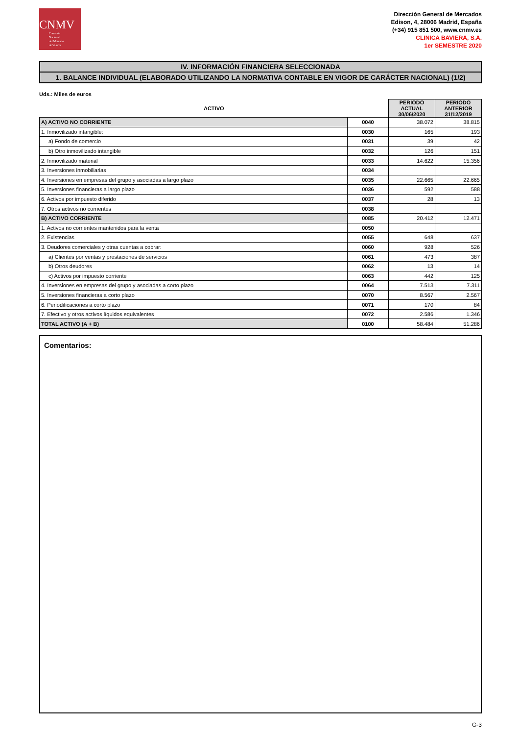CNMV
Comisión
Nacional
del Mercado
de Valores
Dirección General de Mercados
Edison, 4, 28006 Madrid, España
(+34) 915 851 500, www.cnmv.es
CLINICA BAVIERA, S.A.
1er SEMESTRE 2020
IV. INFORMACIÓN FINANCIERA SELECCIONADA
1. BALANCE INDIVIDUAL (ELABORADO UTILIZANDO LA NORMATIVA CONTABLE EN VIGOR DE CARÁCTER NACIONAL) (1/2)
Uds.: Miles de euros
| ACTIVO | | PERIODO ACTUAL 30/06/2020 | PERIODO ANTERIOR 31/12/2019 |
| --- | --- | --- | --- |
| A) ACTIVO NO CORRIENTE | 0040 | 38.072 | 38.815 |
| 1. Inmovilizado intangible: | 0030 | 165 | 193 |
| a) Fondo de comercio | 0031 | 39 | 42 |
| b) Otro inmovilizado intangible | 0032 | 126 | 151 |
| 2. Inmovilizado material | 0033 | 14.622 | 15.356 |
| 3. Inversiones inmobiliarias | 0034 | | |
| 4. Inversiones en empresas del grupo y asociadas a largo plazo | 0035 | 22.665 | 22.665 |
| 5. Inversiones financieras a largo plazo | 0036 | 592 | 588 |
| 6. Activos por impuesto diferido | 0037 | 28 | 13 |
| 7. Otros activos no corrientes | 0038 | | |
| B) ACTIVO CORRIENTE | 0085 | 20.412 | 12.471 |
| 1. Activos no corrientes mantenidos para la venta | 0050 | | |
| 2. Existencias | 0055 | 648 | 637 |
| 3. Deudores comerciales y otras cuentas a cobrar: | 0060 | 928 | 526 |
| a) Clientes por ventas y prestaciones de servicios | 0061 | 473 | 387 |
| b) Otros deudores | 0062 | 13 | 14 |
| c) Activos por impuesto corriente | 0063 | 442 | 125 |
| 4. Inversiones en empresas del grupo y asociadas a corto plazo | 0064 | 7.513 | 7.311 |
| 5. Inversiones financieras a corto plazo | 0070 | 8.567 | 2.567 |
| 6. Periodificaciones a corto plazo | 0071 | 170 | 84 |
| 7. Efectivo y otros activos líquidos equivalentes | 0072 | 2.586 | 1.346 |
| TOTAL ACTIVO (A + B) | 0100 | 58.484 | 51.286 |
Comentarios:
G-3